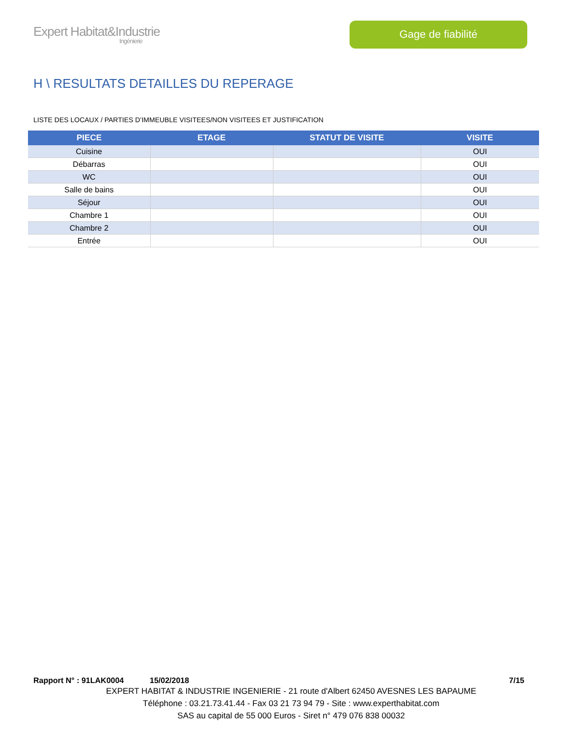Expert Habitat&Industrie
Ingénierie
Gage de fiabilité
H \ RESULTATS DETAILLES DU REPERAGE
LISTE DES LOCAUX / PARTIES D’IMMEUBLE VISITEES/NON VISITEES ET JUSTIFICATION
| PIECE | ETAGE | STATUT DE VISITE | VISITE |
| --- | --- | --- | --- |
| Cuisine | | | OUI |
| Débarras | | | OUI |
| WC | | | OUI |
| Salle de bains | | | OUI |
| Séjour | | | OUI |
| Chambre 1 | | | OUI |
| Chambre 2 | | | OUI |
| Entrée | | | OUI |
Rapport N° : 91LAK0004 15/02/2018 7/15
EXPERT HABITAT & INDUSTRIE INGENIERIE - 21 route d'Albert 62450 AVESNES LES BAPAUME
Téléphone : 03.21.73.41.44 - Fax 03 21 73 94 79 - Site : www.experthabitat.com
SAS au capital de 55 000 Euros - Siret n° 479 076 838 00032